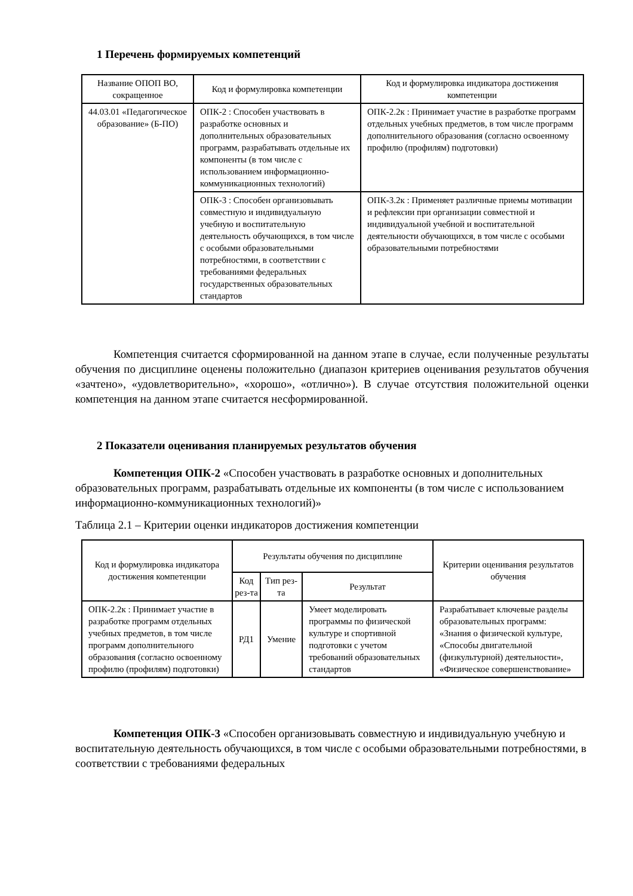1 Перечень формируемых компетенций
| Название ОПОП ВО, сокращенное | Код и формулировка компетенции | Код и формулировка индикатора достижения компетенции |
| --- | --- | --- |
| 44.03.01 «Педагогическое образование» (Б-ПО) | ОПК-2 : Способен участвовать в разработке основных и дополнительных образовательных программ, разрабатывать отдельные их компоненты (в том числе с использованием информационно-коммуникационных технологий) | ОПК-2.2к : Принимает участие в разработке программ отдельных учебных предметов, в том числе программ дополнительного образования (согласно освоенному профилю (профилям) подготовки) |
| | ОПК-3 : Способен организовывать совместную и индивидуальную учебную и воспитательную деятельность обучающихся, в том числе с особыми образовательными потребностями, в соответствии с требованиями федеральных государственных образовательных стандартов | ОПК-3.2к : Применяет различные приемы мотивации и рефлексии при организации совместной и индивидуальной учебной и воспитательной деятельности обучающихся, в том числе с особыми образовательными потребностями |
Компетенция считается сформированной на данном этапе в случае, если полученные результаты обучения по дисциплине оценены положительно (диапазон критериев оценивания результатов обучения «зачтено», «удовлетворительно», «хорошо», «отлично»). В случае отсутствия положительной оценки компетенция на данном этапе считается несформированной.
2 Показатели оценивания планируемых результатов обучения
Компетенция ОПК-2 «Способен участвовать в разработке основных и дополнительных образовательных программ, разрабатывать отдельные их компоненты (в том числе с использованием информационно-коммуникационных технологий)»
Таблица 2.1 – Критерии оценки индикаторов достижения компетенции
| Код и формулировка индикатора достижения компетенции | Результаты обучения по дисциплине | | | Критерии оценивания результатов обучения |
| --- | --- | --- | --- | --- |
| | Код рез-та | Тип рез-та | Результат | |
| ОПК-2.2к : Принимает участие в разработке программ отдельных учебных предметов, в том числе программ дополнительного образования (согласно освоенному профилю (профилям) подготовки) | РД1 | Умение | Умеет моделировать программы по физической культуре и спортивной подготовки с учетом требований образовательных стандартов | Разрабатывает ключевые разделы образовательных программ: «Знания о физической культуре, «Способы двигательной (физкультурной) деятельности», «Физическое совершенствование» |
Компетенция ОПК-3 «Способен организовывать совместную и индивидуальную учебную и воспитательную деятельность обучающихся, в том числе с особыми образовательными потребностями, в соответствии с требованиями федеральных